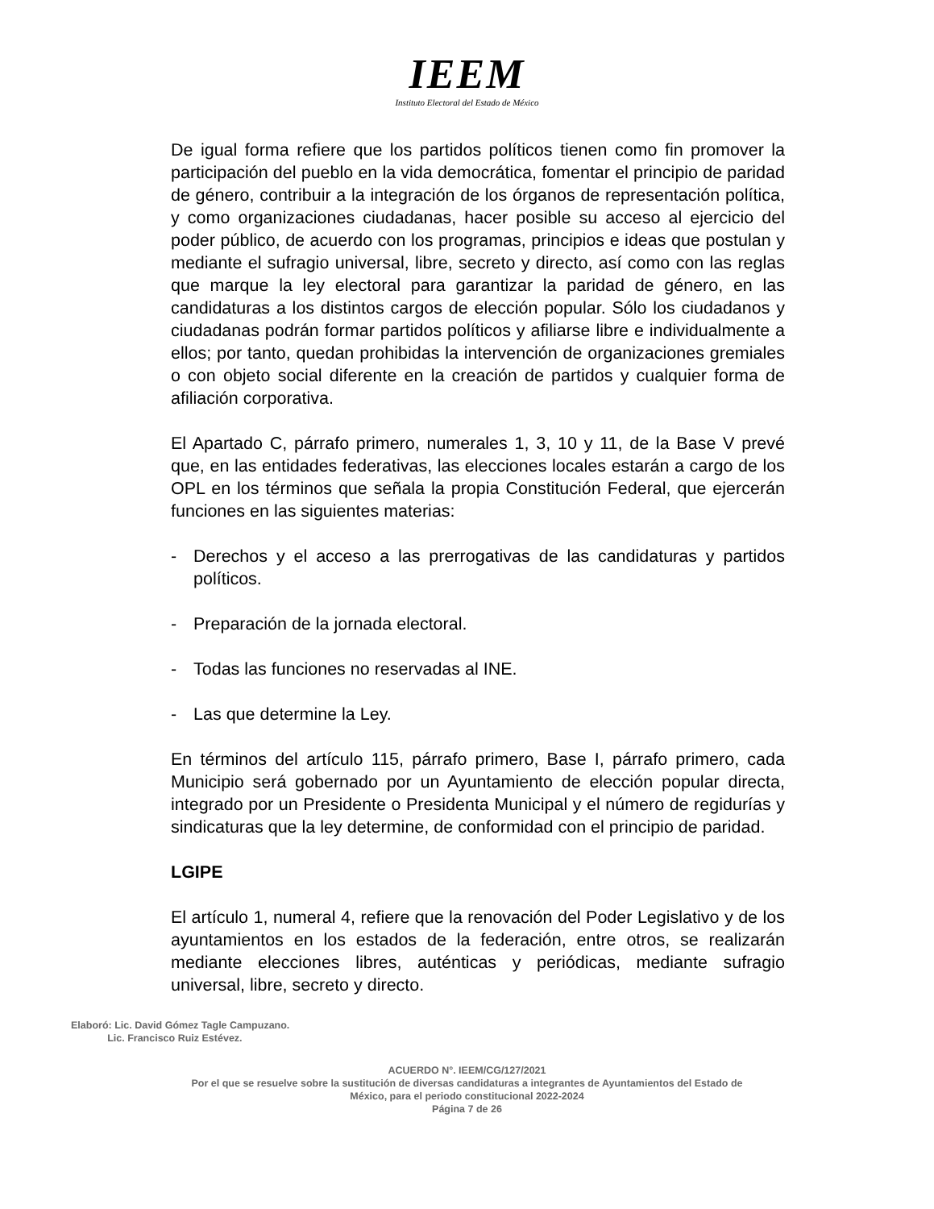IEEM
Instituto Electoral del Estado de México
De igual forma refiere que los partidos políticos tienen como fin promover la participación del pueblo en la vida democrática, fomentar el principio de paridad de género, contribuir a la integración de los órganos de representación política, y como organizaciones ciudadanas, hacer posible su acceso al ejercicio del poder público, de acuerdo con los programas, principios e ideas que postulan y mediante el sufragio universal, libre, secreto y directo, así como con las reglas que marque la ley electoral para garantizar la paridad de género, en las candidaturas a los distintos cargos de elección popular. Sólo los ciudadanos y ciudadanas podrán formar partidos políticos y afiliarse libre e individualmente a ellos; por tanto, quedan prohibidas la intervención de organizaciones gremiales o con objeto social diferente en la creación de partidos y cualquier forma de afiliación corporativa.
El Apartado C, párrafo primero, numerales 1, 3, 10 y 11, de la Base V prevé que, en las entidades federativas, las elecciones locales estarán a cargo de los OPL en los términos que señala la propia Constitución Federal, que ejercerán funciones en las siguientes materias:
- Derechos y el acceso a las prerrogativas de las candidaturas y partidos políticos.
- Preparación de la jornada electoral.
- Todas las funciones no reservadas al INE.
- Las que determine la Ley.
En términos del artículo 115, párrafo primero, Base I, párrafo primero, cada Municipio será gobernado por un Ayuntamiento de elección popular directa, integrado por un Presidente o Presidenta Municipal y el número de regidurías y sindicaturas que la ley determine, de conformidad con el principio de paridad.
LGIPE
El artículo 1, numeral 4, refiere que la renovación del Poder Legislativo y de los ayuntamientos en los estados de la federación, entre otros, se realizarán mediante elecciones libres, auténticas y periódicas, mediante sufragio universal, libre, secreto y directo.
Elaboró: Lic. David Gómez Tagle Campuzano.
Lic. Francisco Ruiz Estévez.
ACUERDO N°. IEEM/CG/127/2021
Por el que se resuelve sobre la sustitución de diversas candidaturas a integrantes de Ayuntamientos del Estado de
México, para el periodo constitucional 2022-2024
Página 7 de 26